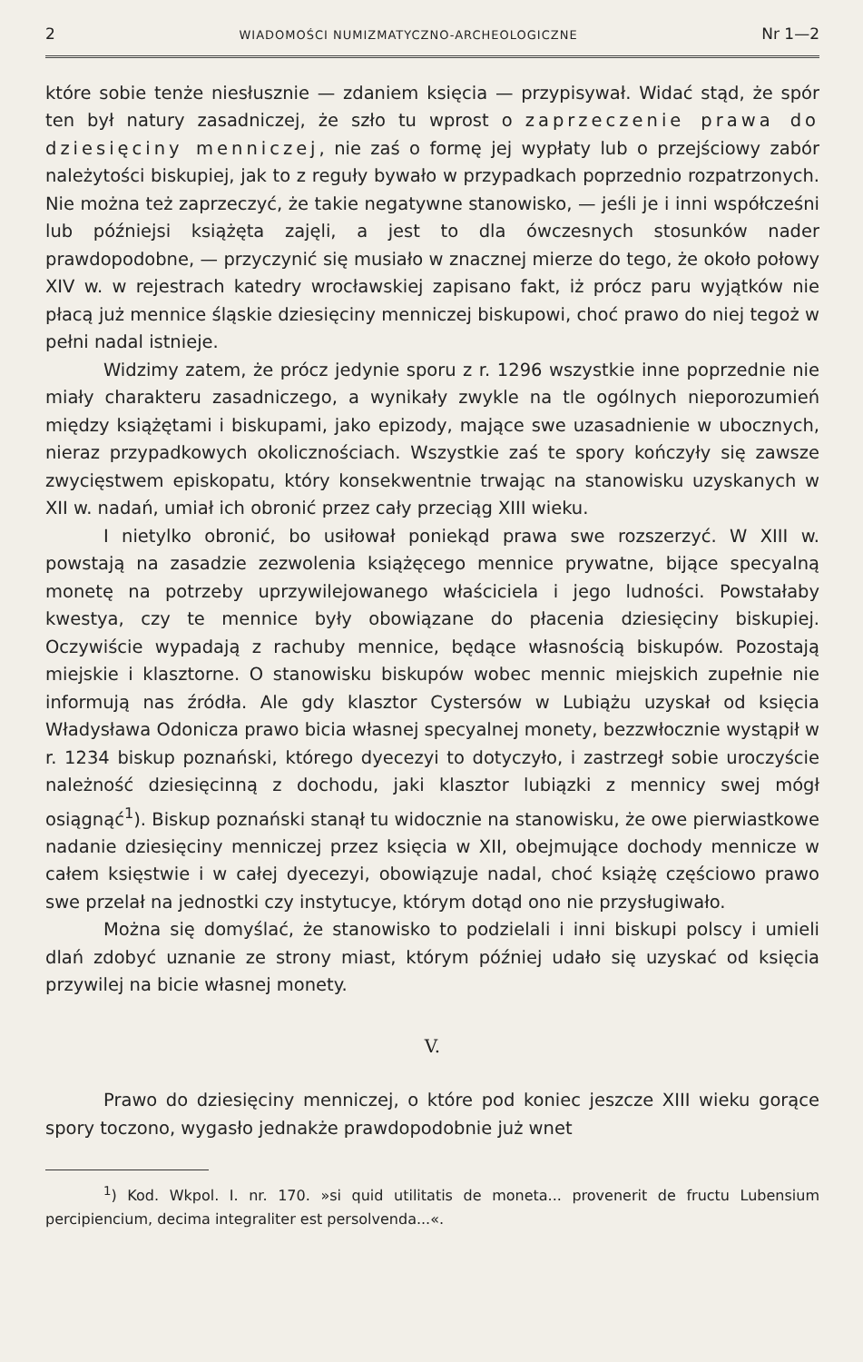2 WIADOMOŚCI NUMIZMATYCZNO-ARCHEOLOGICZNE Nr 1—2
które sobie tenże niesłusznie — zdaniem księcia — przypisywał. Widać stąd, że spór ten był natury zasadniczej, że szło tu wprost o zaprzeczenie prawa do dziesięciny menniczej, nie zaś o formę jej wypłaty lub o przejściowy zabór należytości biskupiej, jak to z reguły bywało w przypadkach poprzednio rozpatrzonych. Nie można też zaprzeczyć, że takie negatywne stanowisko, — jeśli je i inni współcześni lub późniejsi książęta zajęli, a jest to dla ówczesnych stosunków nader prawdopodobne, — przyczynić się musiało w znacznej mierze do tego, że około połowy XIV w. w rejestrach katedry wrocławskiej zapisano fakt, iż prócz paru wyjątków nie płacą już mennice śląskie dziesięciny menniczej biskupowi, choć prawo do niej tegoż w pełni nadal istnieje.
Widzimy zatem, że prócz jedynie sporu z r. 1296 wszystkie inne poprzednie nie miały charakteru zasadniczego, a wynikały zwykle na tle ogólnych nieporozumień między książętami i biskupami, jako epizody, mające swe uzasadnienie w ubocznych, nieraz przypadkowych okolicznościach. Wszystkie zaś te spory kończyły się zawsze zwycięstwem episkopatu, który konsekwentnie trwając na stanowisku uzyskanych w XII w. nadań, umiał ich obronić przez cały przeciąg XIII wieku.
I nietylko obronić, bo usiłował poniekąd prawa swe rozszerzyć. W XIII w. powstają na zasadzie zezwolenia książęcego mennice prywatne, bijące specyalną monetę na potrzeby uprzywilejowanego właściciela i jego ludności. Powstałaby kwestya, czy te mennice były obowiązane do płacenia dziesięciny biskupiej. Oczywiście wypadają z rachuby mennice, będące własnością biskupów. Pozostają miejskie i klasztorne. O stanowisku biskupów wobec mennic miejskich zupełnie nie informują nas źródła. Ale gdy klasztor Cystersów w Lubiążu uzyskał od księcia Władysława Odonicza prawo bicia własnej specyalnej monety, bezzwłocznie wystąpił w r. 1234 biskup poznański, którego dyecezyi to dotyczyło, i zastrzegł sobie uroczyście należność dziesięcinną z dochodu, jaki klasztor lubiązki z mennicy swej mógł osiągnąć<sup>1</sup>). Biskup poznański stanął tu widocznie na stanowisku, że owe pierwiastkowe nadanie dziesięciny menniczej przez księcia w XII, obejmujące dochody mennicze w całem księstwie i w całej dyecezyi, obowiązuje nadal, choć książę częściowo prawo swe przelał na jednostki czy instytucye, którym dotąd ono nie przysługiwało.
Można się domyślać, że stanowisko to podzielali i inni biskupi polscy i umieli dlań zdobyć uznanie ze strony miast, którym później udało się uzyskać od księcia przywilej na bicie własnej monety.
V.
Prawo do dziesięciny menniczej, o które pod koniec jeszcze XIII wieku gorące spory toczono, wygasło jednakże prawdopodobnie już wnet
<sup>1</sup>) Kod. Wkpol. I. nr. 170. »si quid utilitatis de moneta... provenerit de fructu Lubensium percipiencium, decima integraliter est persolvenda...«.